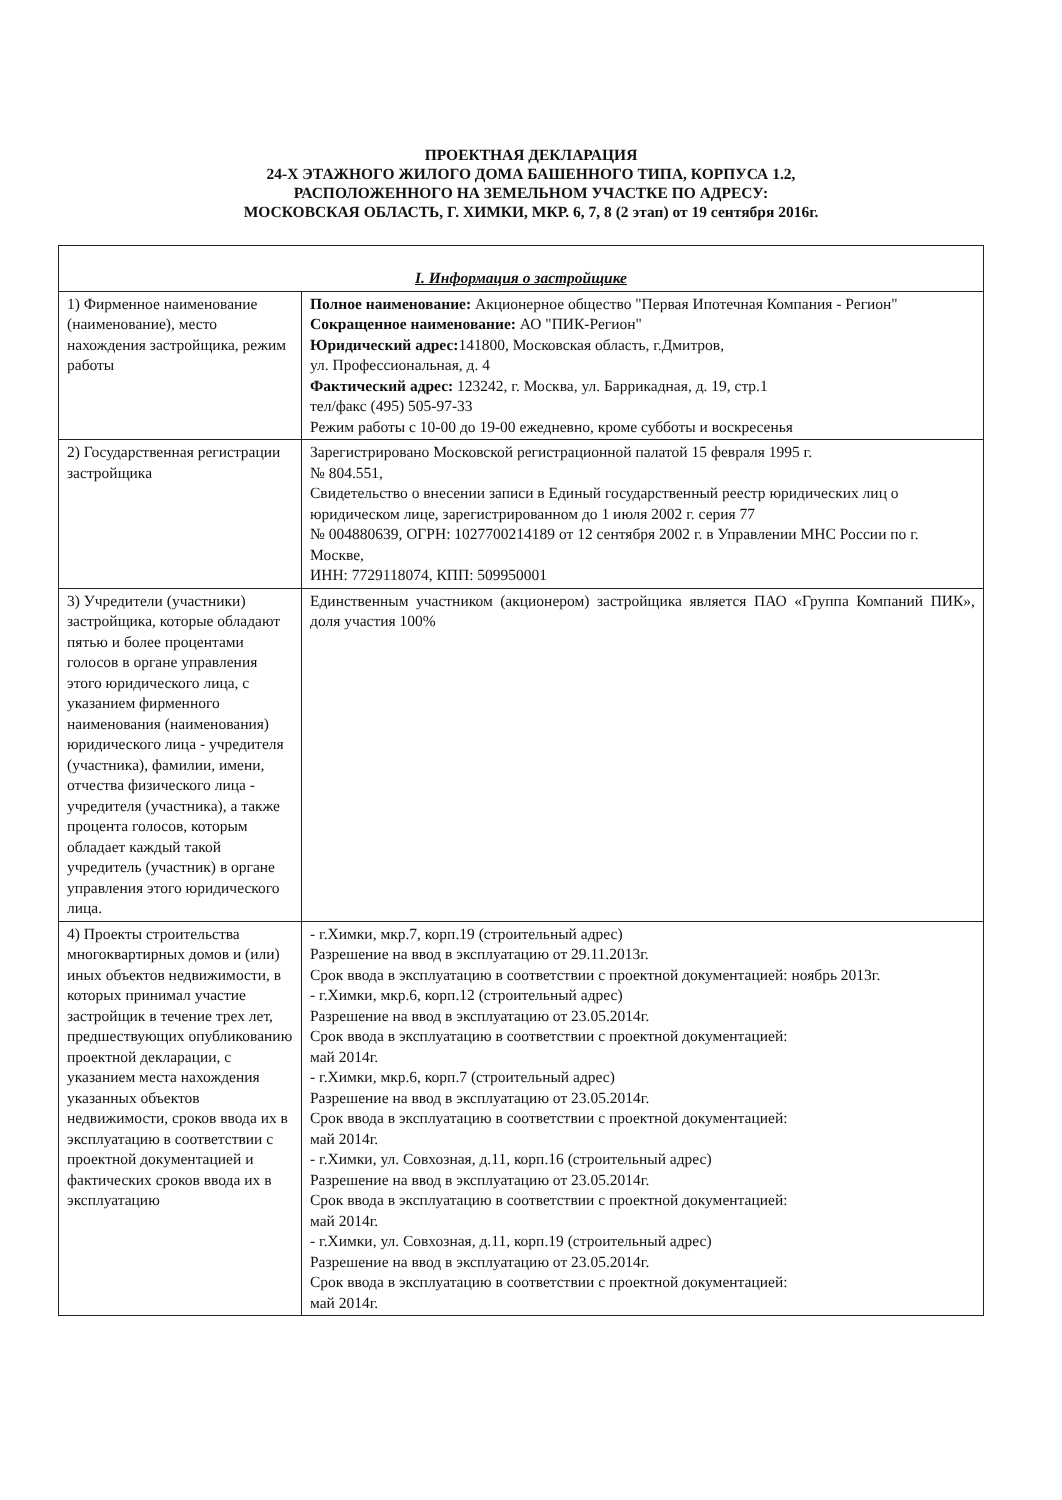ПРОЕКТНАЯ ДЕКЛАРАЦИЯ
24-Х ЭТАЖНОГО ЖИЛОГО ДОМА БАШЕННОГО ТИПА, КОРПУСА 1.2,
РАСПОЛОЖЕННОГО НА ЗЕМЕЛЬНОМ УЧАСТКЕ ПО АДРЕСУ:
МОСКОВСКАЯ ОБЛАСТЬ, Г. ХИМКИ, МКР. 6, 7, 8 (2 этап) от 19 сентября 2016г.
| I. Информация о застройщике | |
| --- | --- |
| 1) Фирменное наименование (наименование), место нахождения застройщика, режим работы | Полное наименование: Акционерное общество "Первая Ипотечная Компания - Регион" Сокращенное наименование: АО "ПИК-Регион" Юридический адрес: 141800, Московская область, г.Дмитров, ул. Профессиональная, д. 4 Фактический адрес: 123242, г. Москва, ул. Баррикадная, д. 19, стр.1 тел/факс (495) 505-97-33 Режим работы с 10-00 до 19-00 ежедневно, кроме субботы и воскресенья |
| 2) Государственная регистрации застройщика | Зарегистрировано Московской регистрационной палатой 15 февраля 1995 г. № 804.551, Свидетельство о внесении записи в Единый государственный реестр юридических лиц о юридическом лице, зарегистрированном до 1 июля 2002 г. серия 77 № 004880639, ОГРН: 1027700214189 от 12 сентября 2002 г. в Управлении МНС России по г. Москве, ИНН: 7729118074, КПП: 509950001 |
| 3) Учредители (участники) застройщика, которые обладают пятью и более процентами голосов в органе управления этого юридического лица, с указанием фирменного наименования (наименования) юридического лица - учредителя (участника), фамилии, имени, отчества физического лица - учредителя (участника), а также процента голосов, которым обладает каждый такой учредитель (участник) в органе управления этого юридического лица. | Единственным участником (акционером) застройщика является ПАО «Группа Компаний ПИК», доля участия 100% |
| 4) Проекты строительства многоквартирных домов и (или) иных объектов недвижимости, в которых принимал участие застройщик в течение трех лет, предшествующих опубликованию проектной декларации, с указанием места нахождения указанных объектов недвижимости, сроков ввода их в эксплуатацию в соответствии с проектной документацией и фактических сроков ввода их в эксплуатацию | - г.Химки, мкр.7, корп.19 (строительный адрес) Разрешение на ввод в эксплуатацию от 29.11.2013г. Срок ввода в эксплуатацию в соответствии с проектной документацией: ноябрь 2013г. - г.Химки, мкр.6, корп.12 (строительный адрес) Разрешение на ввод в эксплуатацию от 23.05.2014г. Срок ввода в эксплуатацию в соответствии с проектной документацией: май 2014г. - г.Химки, мкр.6, корп.7 (строительный адрес) Разрешение на ввод в эксплуатацию от 23.05.2014г. Срок ввода в эксплуатацию в соответствии с проектной документацией: май 2014г. - г.Химки, ул. Совхозная, д.11, корп.16 (строительный адрес) Разрешение на ввод в эксплуатацию от 23.05.2014г. Срок ввода в эксплуатацию в соответствии с проектной документацией: май 2014г. - г.Химки, ул. Совхозная, д.11, корп.19 (строительный адрес) Разрешение на ввод в эксплуатацию от 23.05.2014г. Срок ввода в эксплуатацию в соответствии с проектной документацией: май 2014г. |